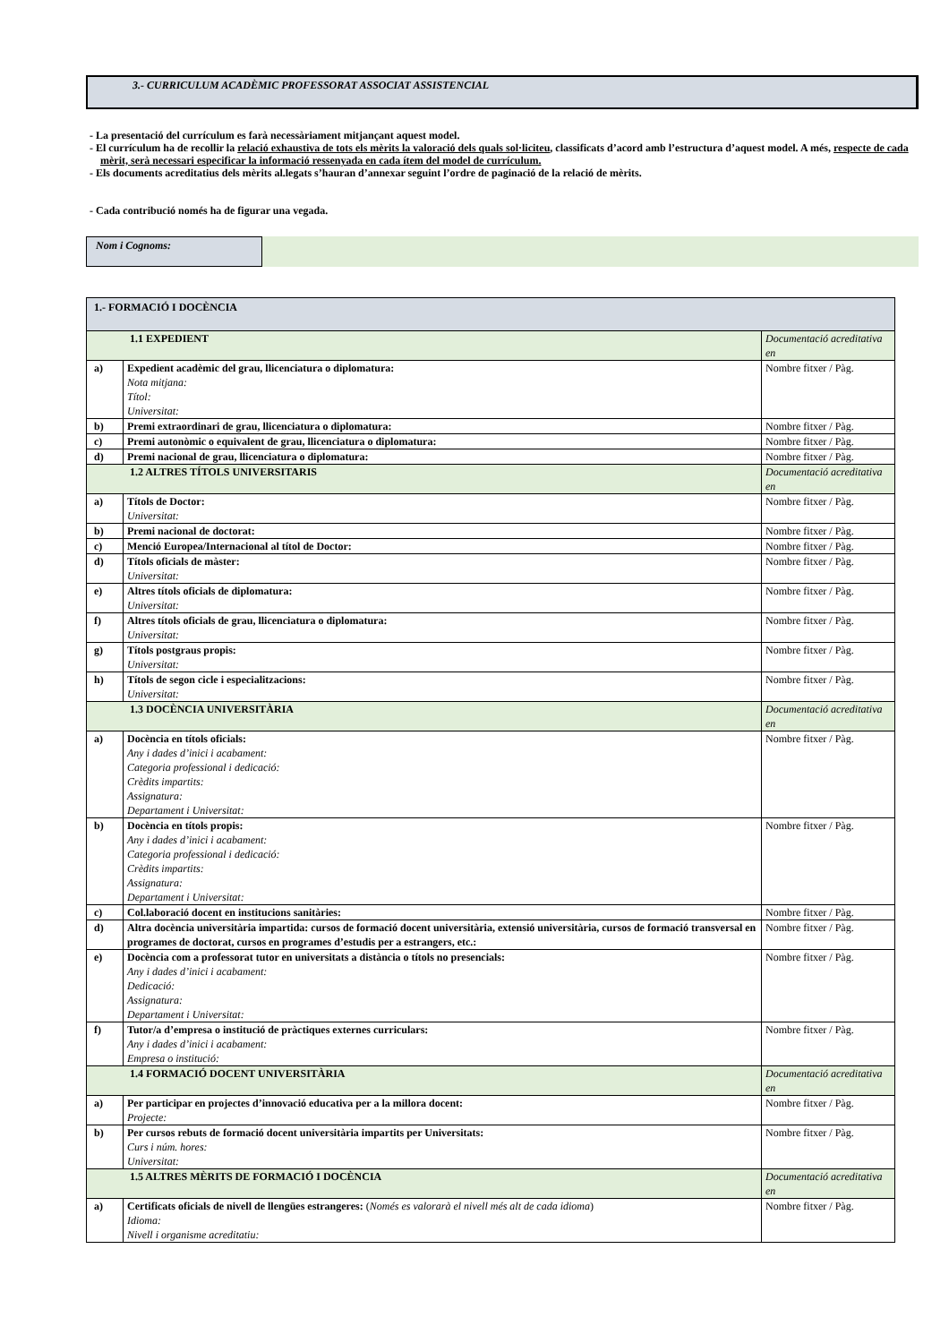3.- CURRICULUM ACADÈMIC PROFESSORAT ASSOCIAT ASSISTENCIAL
- La presentació del currículum es farà necessàriament mitjançant aquest model.
- El currículum ha de recollir la relació exhaustiva de tots els mèrits la valoració dels quals sol·liciteu, classificats d’acord amb l’estructura d’aquest model. A més, respecte de cada mèrit, serà necessari especificar la informació ressenyada en cada ítem del model de currículum.
- Els documents acreditatius dels mèrits al.legats s’hauran d’annexar seguint l’ordre de paginació de la relació de mèrits.
- Cada contribució només ha de figurar una vegada.
Nom i Cognoms:
| 1.- FORMACIÓ I DOCÈNCIA | | |
| 1.1 EXPEDIENT | | Documentació acreditativa en |
| a) | Expedient acadèmic del grau, llicenciatura o diplomatura: Nota mitjana: Títol: Universitat: | Nombre fitxer / Pàg. |
| b) | Premi extraordinari de grau, llicenciatura o diplomatura: | Nombre fitxer / Pàg. |
| c) | Premi autonòmic o equivalent de grau, llicenciatura o diplomatura: | Nombre fitxer / Pàg. |
| d) | Premi nacional de grau, llicenciatura o diplomatura: | Nombre fitxer / Pàg. |
| 1.2 ALTRES TÍTOLS UNIVERSITARIS | | Documentació acreditativa en |
| a) | Títols de Doctor: Universitat: | Nombre fitxer / Pàg. |
| b) | Premi nacional de doctorat: | Nombre fitxer / Pàg. |
| c) | Menció Europea/Internacional al títol de Doctor: | Nombre fitxer / Pàg. |
| d) | Títols oficials de màster: Universitat: | Nombre fitxer / Pàg. |
| e) | Altres títols oficials de diplomatura: Universitat: | Nombre fitxer / Pàg. |
| f) | Altres títols oficials de grau, llicenciatura o diplomatura: Universitat: | Nombre fitxer / Pàg. |
| g) | Títols postgraus propis: Universitat: | Nombre fitxer / Pàg. |
| h) | Títols de segon cicle i especialitzacions: Universitat: | Nombre fitxer / Pàg. |
| 1.3 DOCÈNCIA UNIVERSITÀRIA | | Documentació acreditativa en |
| a) | Docència en títols oficials: Any i dades d’inici i acabament: Categoria professional i dedicació: Crèdits impartits: Assignatura: Departament i Universitat: | Nombre fitxer / Pàg. |
| b) | Docència en títols propis: Any i dades d’inici i acabament: Categoria professional i dedicació: Crèdits impartits: Assignatura: Departament i Universitat: | Nombre fitxer / Pàg. |
| c) | Col.laboració docent en institucions sanitàries: | Nombre fitxer / Pàg. |
| d) | Altra docència universitària impartida: cursos de formació docent universitària, extensió universitària, cursos de formació transversal en programes de doctorat, cursos en programes d’estudis per a estrangers, etc.: | Nombre fitxer / Pàg. |
| e) | Docència com a professorat tutor en universitats a distància o títols no presencials: Any i dades d’inici i acabament: Dedicació: Assignatura: Departament i Universitat: | Nombre fitxer / Pàg. |
| f) | Tutor/a d’empresa o institució de pràctiques externes curriculars: Any i dades d’inici i acabament: Empresa o institució: | Nombre fitxer / Pàg. |
| 1.4 FORMACIÓ DOCENT UNIVERSITÀRIA | | Documentació acreditativa en |
| a) | Per participar en projectes d’innovació educativa per a la millora docent: Projecte: | Nombre fitxer / Pàg. |
| b) | Per cursos rebuts de formació docent universitària impartits per Universitats: Curs i núm. hores: Universitat: | Nombre fitxer / Pàg. |
| 1.5 ALTRES MÈRITS DE FORMACIÓ I DOCÈNCIA | | Documentació acreditativa en |
| a) | Certificats oficials de nivell de llengües estrangeres: ( Només es valorarà el nivell més alt de cada idioma ) Idioma: Nivell i organisme acreditatiu: | Nombre fitxer / Pàg. |